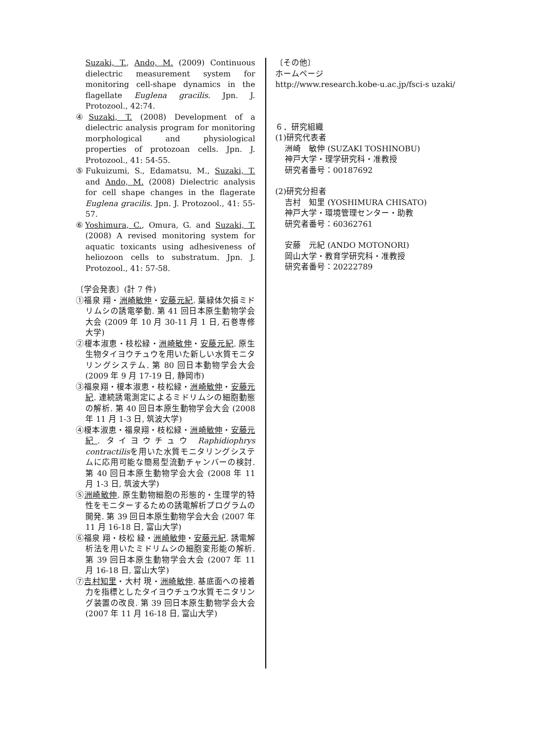Suzaki, T., Ando, M. (2009) Continuous dielectric measurement system for monitoring cell-shape dynamics in the flagellate Euglena gracilis. Jpn. J. Protozool., 42:74.
④Suzaki, T. (2008) Development of a dielectric analysis program for monitoring morphological and physiological properties of protozoan cells. Jpn. J. Protozool., 41: 54-55.
⑤Fukuizumi, S., Edamatsu, M., Suzaki, T. and Ando, M. (2008) Dielectric analysis for cell shape changes in the flagerate Euglena gracilis. Jpn. J. Protozool., 41: 55-57.
⑥Yoshimura, C., Omura, G. and Suzaki, T. (2008) A revised monitoring system for aquatic toxicants using adhesiveness of heliozoon cells to substratum. Jpn. J. Protozool., 41: 57-58.
〔学会発表〕(計 7 件)
①福泉 翔・洲崎敏伸・安藤元紀. 葉緑体欠損ミドリムシの誘電挙動. 第 41 回日本原生動物学会大会 (2009 年 10 月 30-11 月 1 日, 石巻専修大学)
②榎本淑恵・枝松緑・洲崎敏伸・安藤元紀. 原生生物タイヨウチュウを用いた新しい水質モニタリングシステム. 第 80 回日本動物学会大会 (2009 年 9 月 17-19 日, 静岡市)
③福泉翔・榎本淑恵・枝松緑・洲崎敏伸・安藤元紀. 連続誘電測定によるミドリムシの細胞動態の解析. 第 40 回日本原生動物学会大会 (2008 年 11 月 1-3 日, 筑波大学)
④榎本淑恵・福泉翔・枝松緑・洲崎敏伸・安藤元紀. タイヨウチュウ Raphidiophrys contractilisを用いた水質モニタリングシステムに応用可能な簡易型流動チャンバーの検討. 第 40 回日本原生動物学会大会 (2008 年 11 月 1-3 日, 筑波大学)
⑤洲崎敏伸. 原生動物細胞の形態的・生理学的特性をモニターするための誘電解析プログラムの開発. 第 39 回日本原生動物学会大会 (2007 年 11 月 16-18 日, 富山大学)
⑥福泉 翔・枝松 緑・洲崎敏伸・安藤元紀. 誘電解析法を用いたミドリムシの細胞変形能の解析. 第 39 回日本原生動物学会大会 (2007 年 11 月 16-18 日, 富山大学)
⑦吉村知里・大村 現・洲崎敏伸. 基底面への接着力を指標としたタイヨウチュウ水質モニタリング装置の改良. 第 39 回日本原生動物学会大会(2007 年 11 月 16-18 日, 富山大学)
〔その他〕
ホームページ
http://www.research.kobe-u.ac.jp/fsci-s uzaki/
６．研究組織
(1)研究代表者
洲崎　敏伸 (SUZAKI TOSHINOBU)
神戸大学・理学研究科・准教授
研究者番号：00187692
(2)研究分担者
吉村　知里 (YOSHIMURA CHISATO)
神戸大学・環境管理センター・助教
研究者番号：60362761
安藤　元紀 (ANDO MOTONORI)
岡山大学・教育学研究科・准教授
研究者番号：20222789